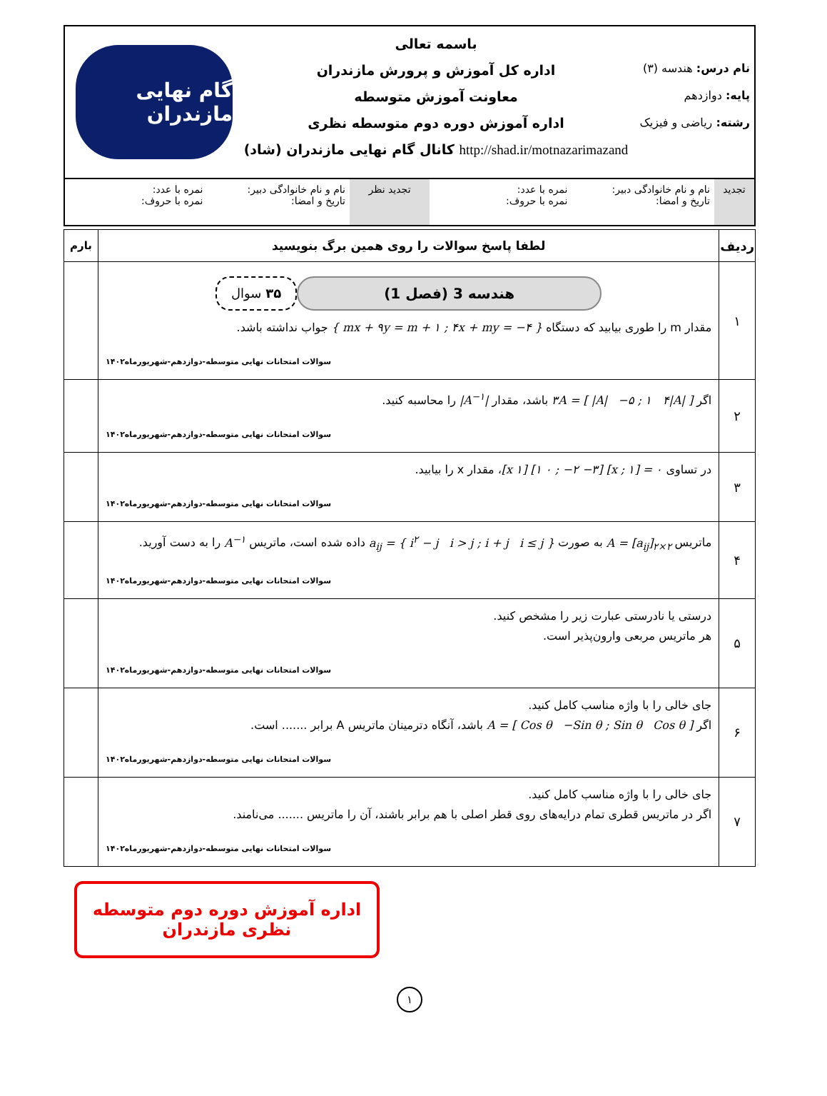نام درس: هندسه (۳)
پایه: دوازدهم
رشته: ریاضی و فیزیک
باسمه تعالی
اداره کل آموزش و پرورش مازندران
معاونت آموزش متوسطه
اداره آموزش دوره دوم متوسطه نظری
http://shad.ir/motnazarimazand کانال گام نهایی مازندران (شاد)
گام نهایی مازندران
تجدید نام و نام خانوادگی دبیر:
تاریخ و امضا:
نمره با عدد:
نمره با حروف:
تجدید نظر نام و نام خانوادگی دبیر:
تاریخ و امضا:
نمره با عدد:
نمره با حروف:
| ردیف | لطفا پاسخ سوالات را روی همین برگ بنویسید | بارم |
| --- | --- | --- |
| ۱ | هندسه 3 (فصل 1) ۳۵ سوال مقدار m را طوری بیابید که دستگاه { mx + ۹y = m + ۱ ; ۴x + my = −۴ } جواب نداشته باشد. سوالات امتحانات نهایی متوسطه-دوازدهم-شهریورماه۱۴۰۲ | |
| ۲ | اگر [ /A/ −۵ ; ۱ ۴/A/ ] = ۳A باشد، مقدار /A<sup>−۱</sup>/ را محاسبه کنید. سوالات امتحانات نهایی متوسطه-دوازدهم-شهریورماه۱۴۰۲ | |
| ۳ | در تساوی ۰ = [x ; ۱] [۱ ۰ ; −۲ −۳] [x ۱] ، مقدار x را بیابید. سوالات امتحانات نهایی متوسطه-دوازدهم-شهریورماه۱۴۰۲ | |
| ۴ | ماتریس A = [a<sub>ij</sub>]<sub>۲×۲</sub> به صورت a<sub>ij</sub> = { i<sup>۲</sup> − j i > j ; i + j i ≤ j } داده شده است، ماتریس A<sup>−۱</sup> را به دست آورید. سوالات امتحانات نهایی متوسطه-دوازدهم-شهریورماه۱۴۰۲ | |
| ۵ | درستی یا نادرستی عبارت زیر را مشخص کنید. هر ماتریس مربعی وارون‌پذیر است. سوالات امتحانات نهایی متوسطه-دوازدهم-شهریورماه۱۴۰۲ | |
| ۶ | جای خالی را با واژه مناسب کامل کنید. اگر A = [ Cos θ −Sin θ ; Sin θ Cos θ ] باشد، آنگاه دترمینان ماتریس A برابر ....... است. سوالات امتحانات نهایی متوسطه-دوازدهم-شهریورماه۱۴۰۲ | |
| ۷ | جای خالی را با واژه مناسب کامل کنید. اگر در ماتریس قطری تمام درایه‌های روی قطر اصلی با هم برابر باشند، آن را ماتریس ....... می‌نامند. سوالات امتحانات نهایی متوسطه-دوازدهم-شهریورماه۱۴۰۲ | |
اداره آموزش دوره دوم متوسطه نظری مازندران
۱